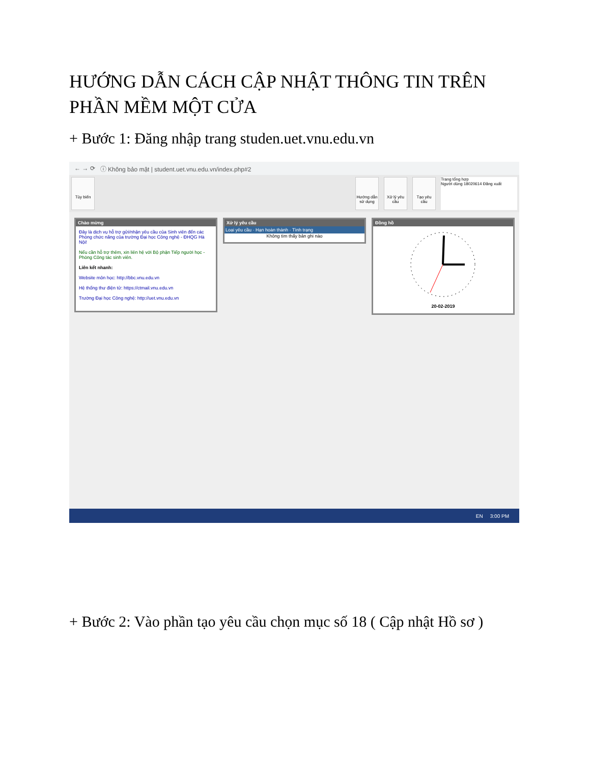HƯỚNG DẪN CÁCH CẬP NHẬT THÔNG TIN TRÊN PHẦN MỀM MỘT CỬA
+ Bước 1: Đăng nhập trang studen.uet.vnu.edu.vn
← → ⟳ ⓘ Không bảo mật | student.uet.vnu.edu.vn/index.php#2
Tùy biến Hướng dẫn sử dụng
Xử lý yêu cầu
Tạo yêu cầu
Trang tổng hợp
Người dùng 18020614 Đăng xuất
Chào mừng
Đây là dịch vụ hỗ trợ gửi/nhận yêu cầu của Sinh viên đến các Phòng chức năng của trường Đại học Công nghệ - ĐHQG Hà Nội!
Nếu cần hỗ trợ thêm, xin liên hệ với Bộ phận Tiếp người học - Phòng Công tác sinh viên.
Liên kết nhanh:
Website môn học: http://bbc.vnu.edu.vn
Hệ thống thư điện tử: https://ctmail.vnu.edu.vn
Trường Đại học Công nghệ: http://uet.vnu.edu.vn
Xử lý yêu cầu
Loại yêu cầu · Hạn hoàn thành · Tình trạng
Không tìm thấy bản ghi nào
Đồng hồ
20-02-2019
EN 3:00 PM
+ Bước 2: Vào phần tạo yêu cầu chọn mục số 18 ( Cập nhật Hồ sơ )